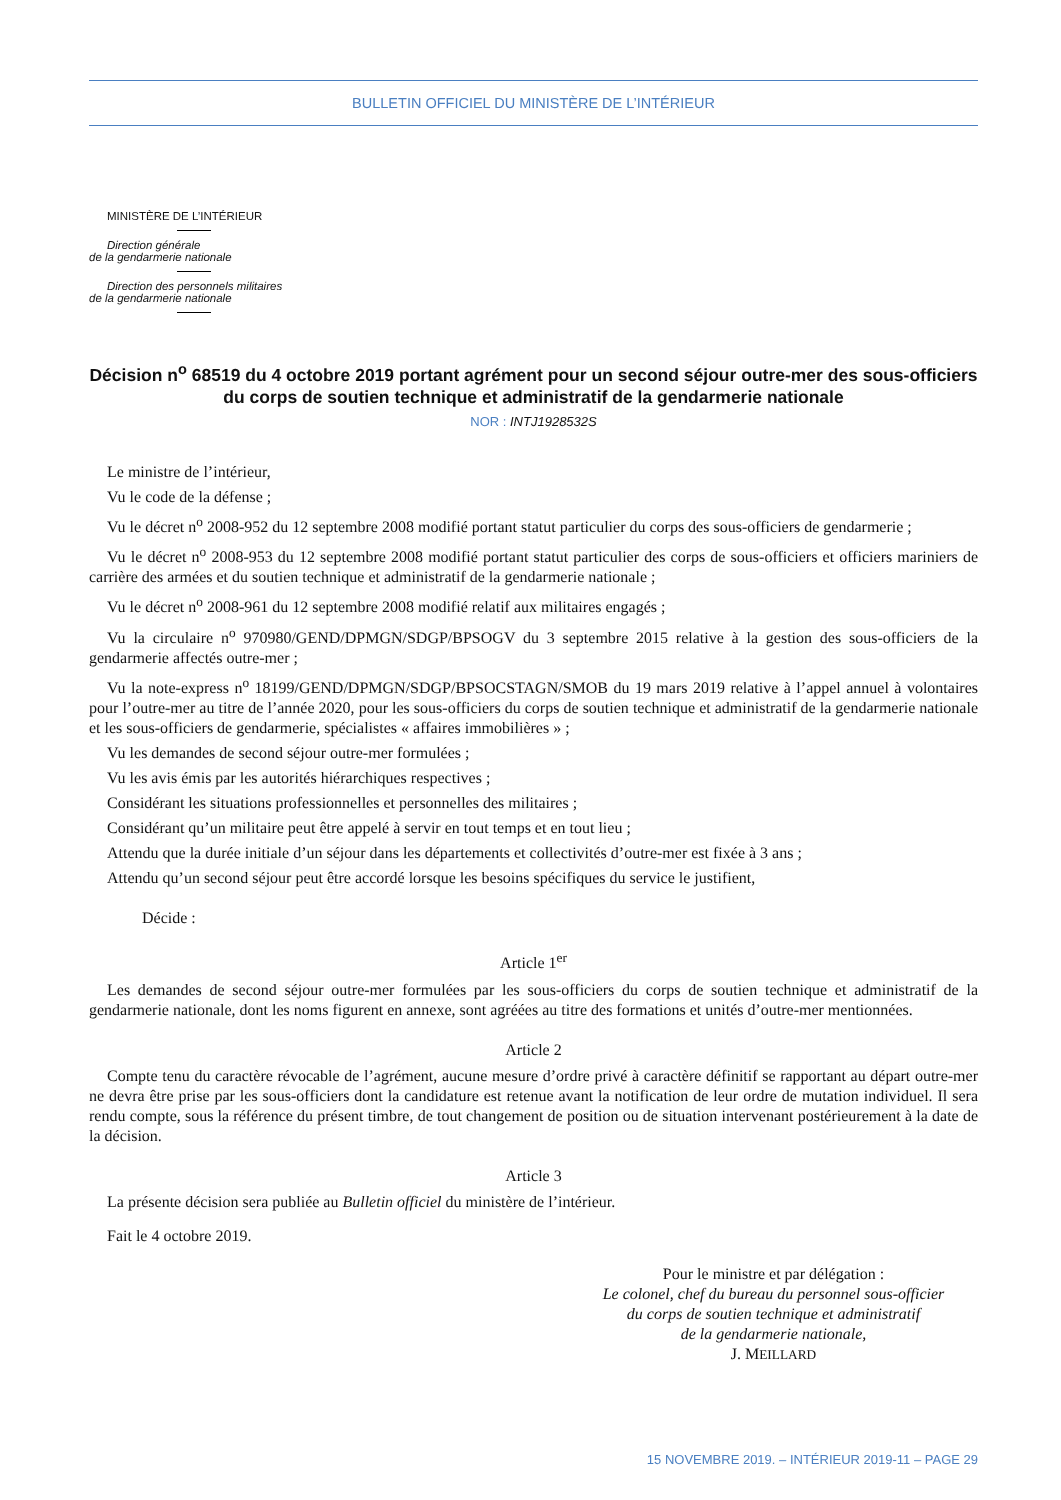BULLETIN OFFICIEL DU MINISTÈRE DE L’INTÉRIEUR
MINISTÈRE DE L’INTÉRIEUR
Direction générale
de la gendarmerie nationale
Direction des personnels militaires
de la gendarmerie nationale
Décision n<sup>o</sup> 68519 du 4 octobre 2019 portant agrément pour un second séjour outre-mer des sous-officiers du corps de soutien technique et administratif de la gendarmerie nationale
NOR : INTJ1928532S
Le ministre de l’intérieur,
Vu le code de la défense ;
Vu le décret n<sup>o</sup> 2008-952 du 12 septembre 2008 modifié portant statut particulier du corps des sous-officiers de gendarmerie ;
Vu le décret n<sup>o</sup> 2008-953 du 12 septembre 2008 modifié portant statut particulier des corps de sous-officiers et officiers mariniers de carrière des armées et du soutien technique et administratif de la gendarmerie nationale ;
Vu le décret n<sup>o</sup> 2008-961 du 12 septembre 2008 modifié relatif aux militaires engagés ;
Vu la circulaire n<sup>o</sup> 970980/GEND/DPMGN/SDGP/BPSOGV du 3 septembre 2015 relative à la gestion des sous-officiers de la gendarmerie affectés outre-mer ;
Vu la note-express n<sup>o</sup> 18199/GEND/DPMGN/SDGP/BPSOCSTAGN/SMOB du 19 mars 2019 relative à l’appel annuel à volontaires pour l’outre-mer au titre de l’année 2020, pour les sous-officiers du corps de soutien technique et administratif de la gendarmerie nationale et les sous-officiers de gendarmerie, spécialistes « affaires immobilières » ;
Vu les demandes de second séjour outre-mer formulées ;
Vu les avis émis par les autorités hiérarchiques respectives ;
Considérant les situations professionnelles et personnelles des militaires ;
Considérant qu’un militaire peut être appelé à servir en tout temps et en tout lieu ;
Attendu que la durée initiale d’un séjour dans les départements et collectivités d’outre-mer est fixée à 3 ans ;
Attendu qu’un second séjour peut être accordé lorsque les besoins spécifiques du service le justifient,
Décide :
Article 1<sup>er</sup>
Les demandes de second séjour outre-mer formulées par les sous-officiers du corps de soutien technique et administratif de la gendarmerie nationale, dont les noms figurent en annexe, sont agréées au titre des formations et unités d’outre-mer mentionnées.
Article 2
Compte tenu du caractère révocable de l’agrément, aucune mesure d’ordre privé à caractère définitif se rapportant au départ outre-mer ne devra être prise par les sous-officiers dont la candidature est retenue avant la notification de leur ordre de mutation individuel. Il sera rendu compte, sous la référence du présent timbre, de tout changement de position ou de situation intervenant postérieurement à la date de la décision.
Article 3
La présente décision sera publiée au Bulletin officiel du ministère de l’intérieur.
Fait le 4 octobre 2019.
Pour le ministre et par délégation :
Le colonel, chef du bureau du personnel sous-officier
du corps de soutien technique et administratif
de la gendarmerie nationale,
J. MEILLARD
15 NOVEMBRE 2019. – INTÉRIEUR 2019-11 – PAGE 29